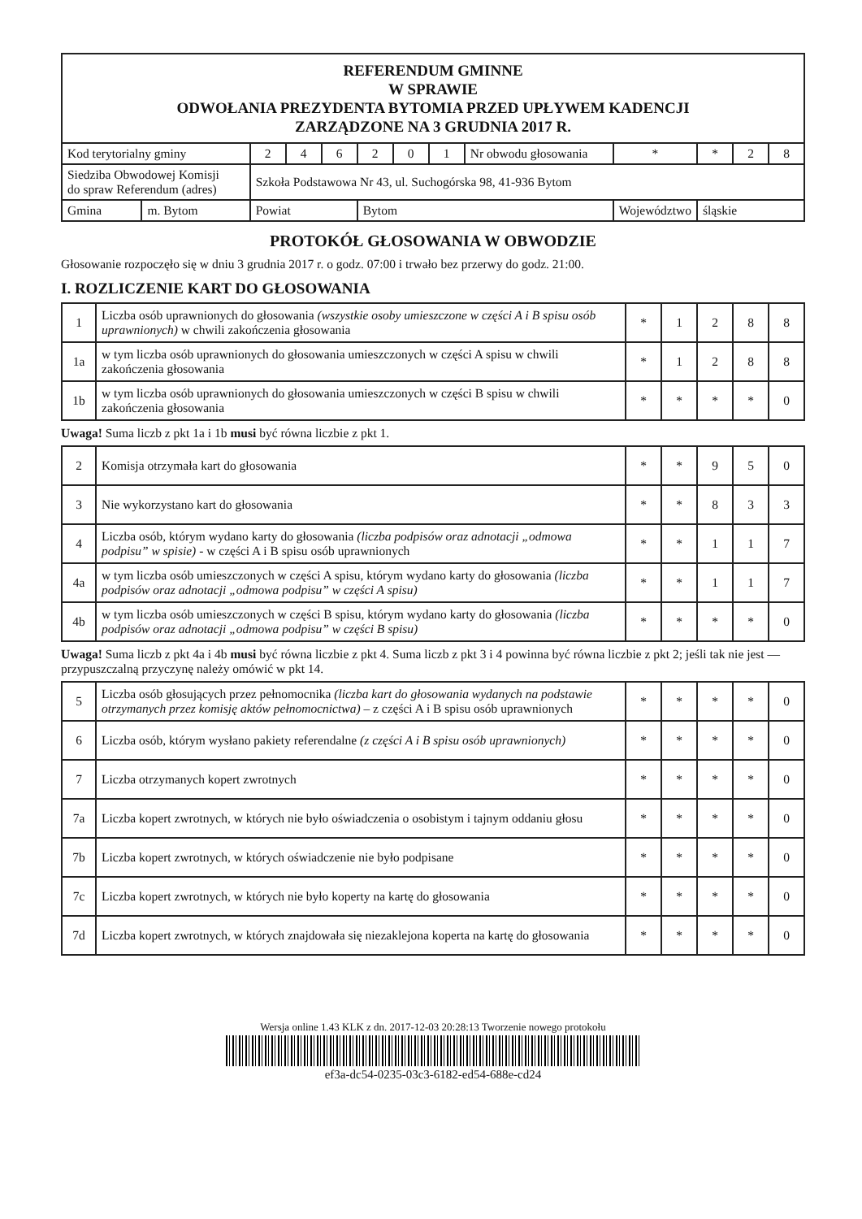| REFERENDUM GMINNE W SPRAWIE ODWOŁANIA PREZYDENTA BYTOMIA PRZED UPŁYWEM KADENCJI ZARZĄDZONE NA 3 GRUDNIA 2017 R. | | | | | | | | | | | | |
| Kod terytorialny gminy | | 2 | 4 | 6 | 2 | 0 | 1 | Nr obwodu głosowania | * | * | 2 | 8 |
| Siedziba Obwodowej Komisji do spraw Referendum (adres) | | Szkoła Podstawowa Nr 43, ul. Suchogórska 98, 41-936 Bytom | | | | | | | | | | |
| Gmina | m. Bytom | Powiat | | | Bytom | | | | Województwo | śląskie | | |
PROTOKÓŁ GŁOSOWANIA W OBWODZIE
Głosowanie rozpoczęło się w dniu 3 grudnia 2017 r. o godz. 07:00 i trwało bez przerwy do godz. 21:00.
I. ROZLICZENIE KART DO GŁOSOWANIA
| 1 | Liczba osób uprawnionych do głosowania (wszystkie osoby umieszczone w części A i B spisu osób uprawnionych) w chwili zakończenia głosowania | * | 1 | 2 | 8 | 8 |
| 1a | w tym liczba osób uprawnionych do głosowania umieszczonych w części A spisu w chwili zakończenia głosowania | * | 1 | 2 | 8 | 8 |
| 1b | w tym liczba osób uprawnionych do głosowania umieszczonych w części B spisu w chwili zakończenia głosowania | * | * | * | * | 0 |
Uwaga! Suma liczb z pkt 1a i 1b musi być równa liczbie z pkt 1.
| 2 | Komisja otrzymała kart do głosowania | * | * | 9 | 5 | 0 |
| 3 | Nie wykorzystano kart do głosowania | * | * | 8 | 3 | 3 |
| 4 | Liczba osób, którym wydano karty do głosowania (liczba podpisów oraz adnotacji „odmowa podpisu” w spisie) - w części A i B spisu osób uprawnionych | * | * | 1 | 1 | 7 |
| 4a | w tym liczba osób umieszczonych w części A spisu, którym wydano karty do głosowania (liczba podpisów oraz adnotacji „odmowa podpisu” w części A spisu) | * | * | 1 | 1 | 7 |
| 4b | w tym liczba osób umieszczonych w części B spisu, którym wydano karty do głosowania (liczba podpisów oraz adnotacji „odmowa podpisu” w części B spisu) | * | * | * | * | 0 |
Uwaga! Suma liczb z pkt 4a i 4b musi być równa liczbie z pkt 4. Suma liczb z pkt 3 i 4 powinna być równa liczbie z pkt 2; jeśli tak nie jest — przypuszczalną przyczynę należy omówić w pkt 14.
| 5 | Liczba osób głosujących przez pełnomocnika (liczba kart do głosowania wydanych na podstawie otrzymanych przez komisję aktów pełnomocnictwa) – z części A i B spisu osób uprawnionych | * | * | * | * | 0 |
| 6 | Liczba osób, którym wysłano pakiety referendalne (z części A i B spisu osób uprawnionych) | * | * | * | * | 0 |
| 7 | Liczba otrzymanych kopert zwrotnych | * | * | * | * | 0 |
| 7a | Liczba kopert zwrotnych, w których nie było oświadczenia o osobistym i tajnym oddaniu głosu | * | * | * | * | 0 |
| 7b | Liczba kopert zwrotnych, w których oświadczenie nie było podpisane | * | * | * | * | 0 |
| 7c | Liczba kopert zwrotnych, w których nie było koperty na kartę do głosowania | * | * | * | * | 0 |
| 7d | Liczba kopert zwrotnych, w których znajdowała się niezaklejona koperta na kartę do głosowania | * | * | * | * | 0 |
Wersja online 1.43 KLK z dn. 2017-12-03 20:28:13 Tworzenie nowego protokołu
ef3a-dc54-0235-03c3-6182-ed54-688e-cd24